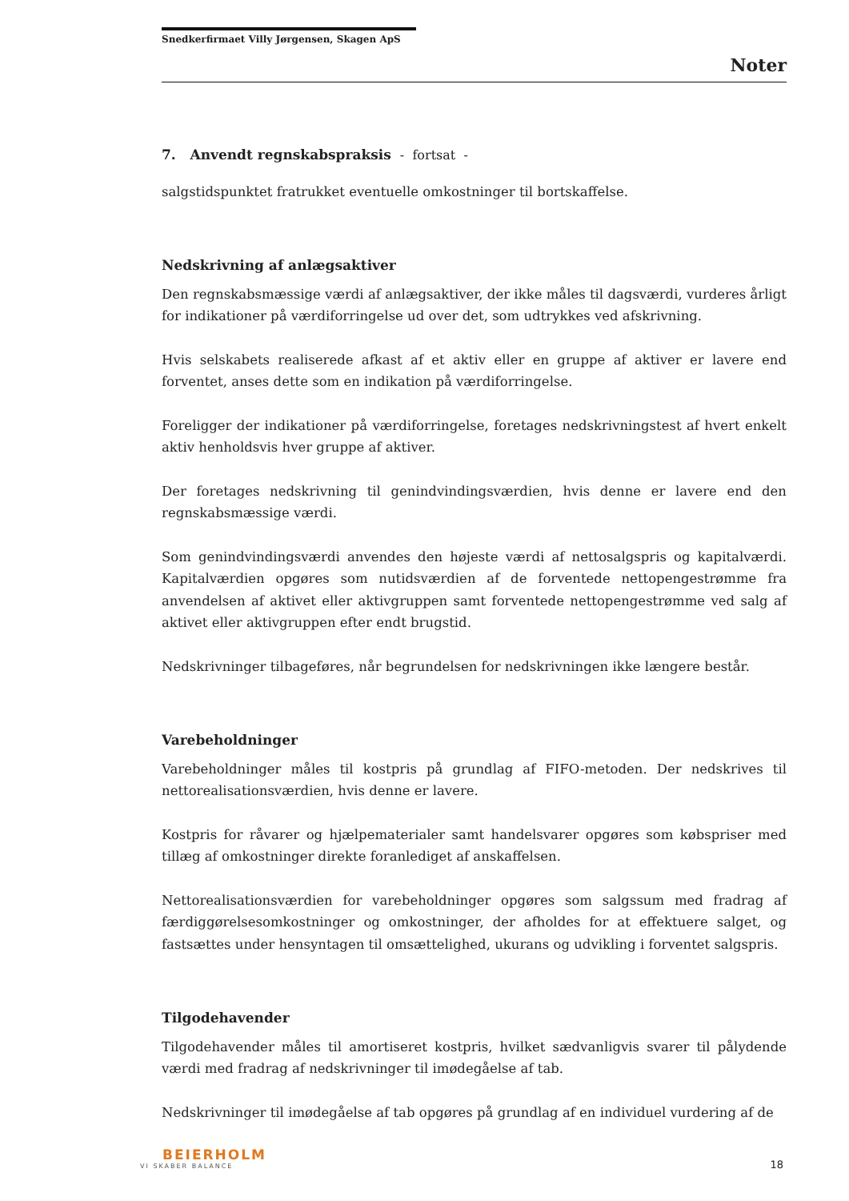Snedkerfirmaet Villy Jørgensen, Skagen ApS
Noter
7. Anvendt regnskabspraksis - fortsat -
salgstidspunktet fratrukket eventuelle omkostninger til bortskaffelse.
Nedskrivning af anlægsaktiver
Den regnskabsmæssige værdi af anlægsaktiver, der ikke måles til dagsværdi, vurderes årligt for indikationer på værdiforringelse ud over det, som udtrykkes ved afskrivning.
Hvis selskabets realiserede afkast af et aktiv eller en gruppe af aktiver er lavere end forventet, anses dette som en indikation på værdiforringelse.
Foreligger der indikationer på værdiforringelse, foretages nedskrivningstest af hvert enkelt aktiv henholdsvis hver gruppe af aktiver.
Der foretages nedskrivning til genindvindingsværdien, hvis denne er lavere end den regnskabsmæssige værdi.
Som genindvindingsværdi anvendes den højeste værdi af nettosalgspris og kapitalværdi. Kapitalværdien opgøres som nutidsværdien af de forventede nettopengestrømme fra anvendelsen af aktivet eller aktivgruppen samt forventede nettopengestrømme ved salg af aktivet eller aktivgruppen efter endt brugstid.
Nedskrivninger tilbageføres, når begrundelsen for nedskrivningen ikke længere består.
Varebeholdninger
Varebeholdninger måles til kostpris på grundlag af FIFO-metoden. Der nedskrives til nettorealisationsværdien, hvis denne er lavere.
Kostpris for råvarer og hjælpematerialer samt handelsvarer opgøres som købspriser med tillæg af omkostninger direkte foranlediget af anskaffelsen.
Nettorealisationsværdien for varebeholdninger opgøres som salgssum med fradrag af færdiggørelsesomkostninger og omkostninger, der afholdes for at effektuere salget, og fastsættes under hensyntagen til omsættelighed, ukurans og udvikling i forventet salgspris.
Tilgodehavender
Tilgodehavender måles til amortiseret kostpris, hvilket sædvanligvis svarer til pålydende værdi med fradrag af nedskrivninger til imødegåelse af tab.
Nedskrivninger til imødegåelse af tab opgøres på grundlag af en individuel vurdering af de
BEIERHOLM
VI SKABER BALANCE
18